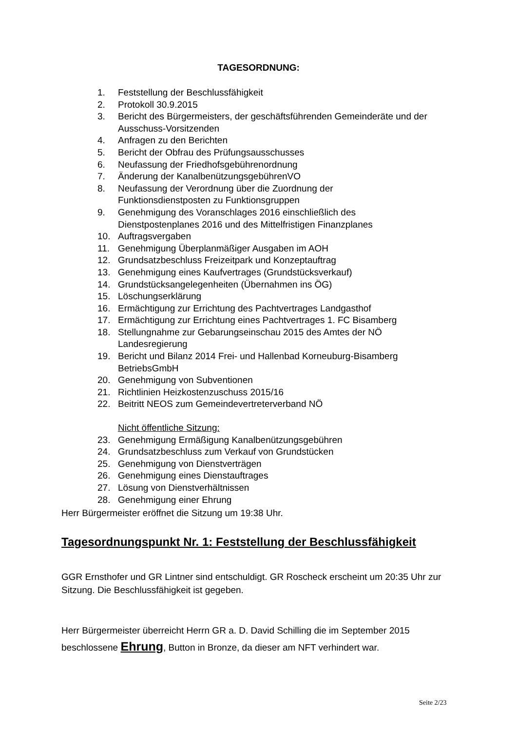TAGESORDNUNG:
1. Feststellung der Beschlussfähigkeit
2. Protokoll 30.9.2015
3. Bericht des Bürgermeisters, der geschäftsführenden Gemeinderäte und der Ausschuss-Vorsitzenden
4. Anfragen zu den Berichten
5. Bericht der Obfrau des Prüfungsausschusses
6. Neufassung der Friedhofsgebührenordnung
7. Änderung der KanalbenützungsgebührenVO
8. Neufassung der Verordnung über die Zuordnung der
Funktionsdienstposten zu Funktionsgruppen
9. Genehmigung des Voranschlages 2016 einschließlich des
Dienstpostenplanes 2016 und des Mittelfristigen Finanzplanes
10. Auftragsvergaben
11. Genehmigung Überplanmäßiger Ausgaben im AOH
12. Grundsatzbeschluss Freizeitpark und Konzeptauftrag
13. Genehmigung eines Kaufvertrages (Grundstücksverkauf)
14. Grundstücksangelegenheiten (Übernahmen ins ÖG)
15. Löschungserklärung
16. Ermächtigung zur Errichtung des Pachtvertrages Landgasthof
17. Ermächtigung zur Errichtung eines Pachtvertrages 1. FC Bisamberg
18. Stellungnahme zur Gebarungseinschau 2015 des Amtes der NÖ
Landesregierung
19. Bericht und Bilanz 2014 Frei- und Hallenbad Korneuburg-Bisamberg
BetriebsGmbH
20. Genehmigung von Subventionen
21. Richtlinien Heizkostenzuschuss 2015/16
22. Beitritt NEOS zum Gemeindevertreterverband NÖ
Nicht öffentliche Sitzung:
23. Genehmigung Ermäßigung Kanalbenützungsgebühren
24. Grundsatzbeschluss zum Verkauf von Grundstücken
25. Genehmigung von Dienstverträgen
26. Genehmigung eines Dienstauftrages
27. Lösung von Dienstverhältnissen
28. Genehmigung einer Ehrung
Herr Bürgermeister eröffnet die Sitzung um 19:38 Uhr.
Tagesordnungspunkt Nr. 1: Feststellung der Beschlussfähigkeit
GGR Ernsthofer und GR Lintner sind entschuldigt. GR Roscheck erscheint um 20:35 Uhr zur Sitzung. Die Beschlussfähigkeit ist gegeben.
Herr Bürgermeister überreicht Herrn GR a. D. David Schilling die im September 2015 beschlossene Ehrung, Button in Bronze, da dieser am NFT verhindert war.
Seite 2/23